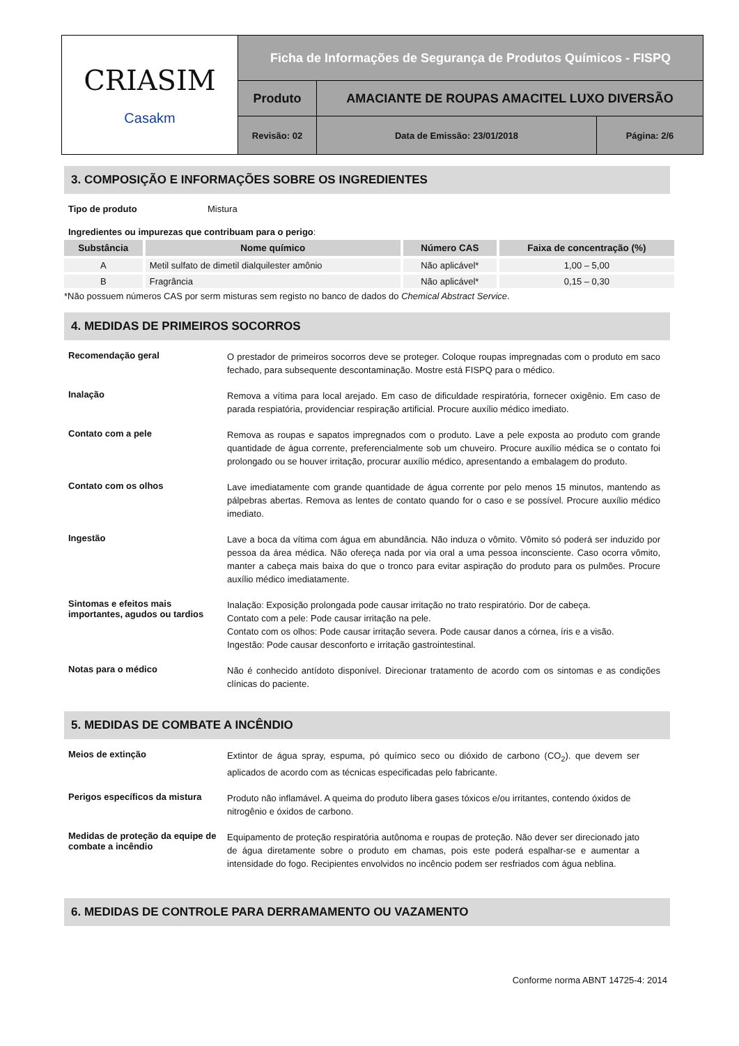| CRIASIM Casakm | Ficha de Informações de Segurança de Produtos Químicos - FISPQ | | |
| | Produto | AMACIANTE DE ROUPAS AMACITEL LUXO DIVERSÃO | |
| | Revisão: 02 | Data de Emissão: 23/01/2018 | Página: 2/6 |
3. COMPOSIÇÃO E INFORMAÇÕES SOBRE OS INGREDIENTES
Tipo de produto Mistura
Ingredientes ou impurezas que contribuam para o perigo:
| Substância | Nome químico | Número CAS | Faixa de concentração (%) |
| --- | --- | --- | --- |
| A | Metil sulfato de dimetil dialquilester amônio | Não aplicável* | 1,00 – 5,00 |
| B | Fragrância | Não aplicável* | 0,15 – 0,30 |
*Não possuem números CAS por serm misturas sem registo no banco de dados do Chemical Abstract Service.
4. MEDIDAS DE PRIMEIROS SOCORROS
Recomendação geral
O prestador de primeiros socorros deve se proteger. Coloque roupas impregnadas com o produto em saco fechado, para subsequente descontaminação. Mostre está FISPQ para o médico.
Inalação
Remova a vítima para local arejado. Em caso de dificuldade respiratória, fornecer oxigênio. Em caso de parada respiatória, providenciar respiração artificial. Procure auxílio médico imediato.
Contato com a pele
Remova as roupas e sapatos impregnados com o produto. Lave a pele exposta ao produto com grande quantidade de água corrente, preferencialmente sob um chuveiro. Procure auxílio médica se o contato foi prolongado ou se houver irritação, procurar auxílio médico, apresentando a embalagem do produto.
Contato com os olhos
Lave imediatamente com grande quantidade de água corrente por pelo menos 15 minutos, mantendo as pálpebras abertas. Remova as lentes de contato quando for o caso e se possível. Procure auxílio médico imediato.
Ingestão
Lave a boca da vítima com água em abundância. Não induza o vômito. Vômito só poderá ser induzido por pessoa da área médica. Não ofereça nada por via oral a uma pessoa inconsciente. Caso ocorra vômito, manter a cabeça mais baixa do que o tronco para evitar aspiração do produto para os pulmões. Procure auxílio médico imediatamente.
Sintomas e efeitos mais importantes, agudos ou tardios
Inalação: Exposição prolongada pode causar irritação no trato respiratório. Dor de cabeça.
Contato com a pele: Pode causar irritação na pele.
Contato com os olhos: Pode causar irritação severa. Pode causar danos a córnea, íris e a visão.
Ingestão: Pode causar desconforto e irritação gastrointestinal.
Notas para o médico
Não é conhecido antídoto disponível. Direcionar tratamento de acordo com os sintomas e as condições clínicas do paciente.
5. MEDIDAS DE COMBATE A INCÊNDIO
Meios de extinção
Extintor de água spray, espuma, pó químico seco ou dióxido de carbono (CO<sub>2</sub>). que devem ser aplicados de acordo com as técnicas especificadas pelo fabricante.
Perigos específicos da mistura
Produto não inflamável. A queima do produto libera gases tóxicos e/ou irritantes, contendo óxidos de nitrogênio e óxidos de carbono.
Medidas de proteção da equipe de combate a incêndio
Equipamento de proteção respiratória autônoma e roupas de proteção. Não dever ser direcionado jato de água diretamente sobre o produto em chamas, pois este poderá espalhar-se e aumentar a intensidade do fogo. Recipientes envolvidos no incêncio podem ser resfriados com água neblina.
6. MEDIDAS DE CONTROLE PARA DERRAMAMENTO OU VAZAMENTO
Conforme norma ABNT 14725-4: 2014